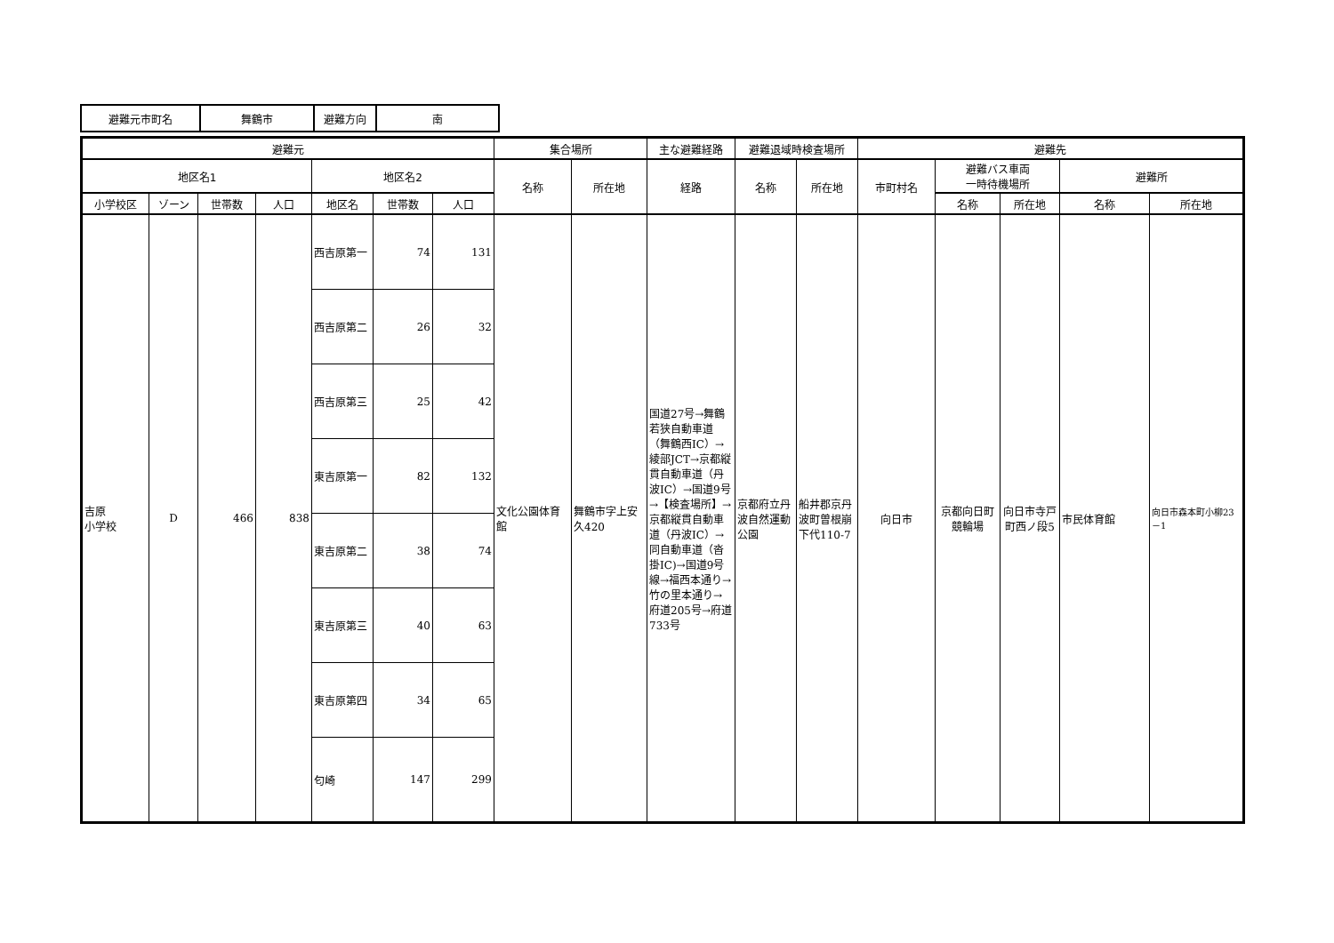| 避難元市町名 | 舞鶴市 | 避難方向 | 南 |
| 避難元 | | | | | | | 集合場所 | | 主な避難経路 | 避難退域時検査場所 | | 避難先 | | | | |
| --- | --- | --- | --- | --- | --- | --- | --- | --- | --- | --- | --- | --- | --- | --- | --- | --- |
| 地区名1 | | | | 地区名2 | | | 名称 | 所在地 | 経路 | 名称 | 所在地 | 市町村名 | 避難バス車両 一時待機場所 | | 避難所 | |
| 小学校区 | ゾーン | 世帯数 | 人口 | 地区名 | 世帯数 | 人口 | | | | | | | 名称 | 所在地 | 名称 | 所在地 |
| 吉原 小学校 | D | 466 | 838 | 西吉原第一 | 74 | 131 | 文化公園体育館 | 舞鶴市字上安久420 | 国道27号→舞鶴若狭自動車道（舞鶴西IC）→綾部JCT→京都縦貫自動車道（丹波IC）→国道9号→【検査場所】→京都縦貫自動車道（丹波IC）→同自動車道（沓掛IC)→国道9号線→福西本通り→竹の里本通り→府道205号→府道733号 | 京都府立丹波自然運動公園 | 船井郡京丹波町曽根崩下代110-7 | 向日市 | 京都向日町競輪場 | 向日市寺戸町西ノ段5 | 市民体育館 | 向日市森本町小柳23－1 |
| | | | | 西吉原第二 | 26 | 32 | | | | | | | | | | |
| | | | | 西吉原第三 | 25 | 42 | | | | | | | | | | |
| | | | | 東吉原第一 | 82 | 132 | | | | | | | | | | |
| | | | | 東吉原第二 | 38 | 74 | | | | | | | | | | |
| | | | | 東吉原第三 | 40 | 63 | | | | | | | | | | |
| | | | | 東吉原第四 | 34 | 65 | | | | | | | | | | |
| | | | | 匂崎 | 147 | 299 | | | | | | | | | | |